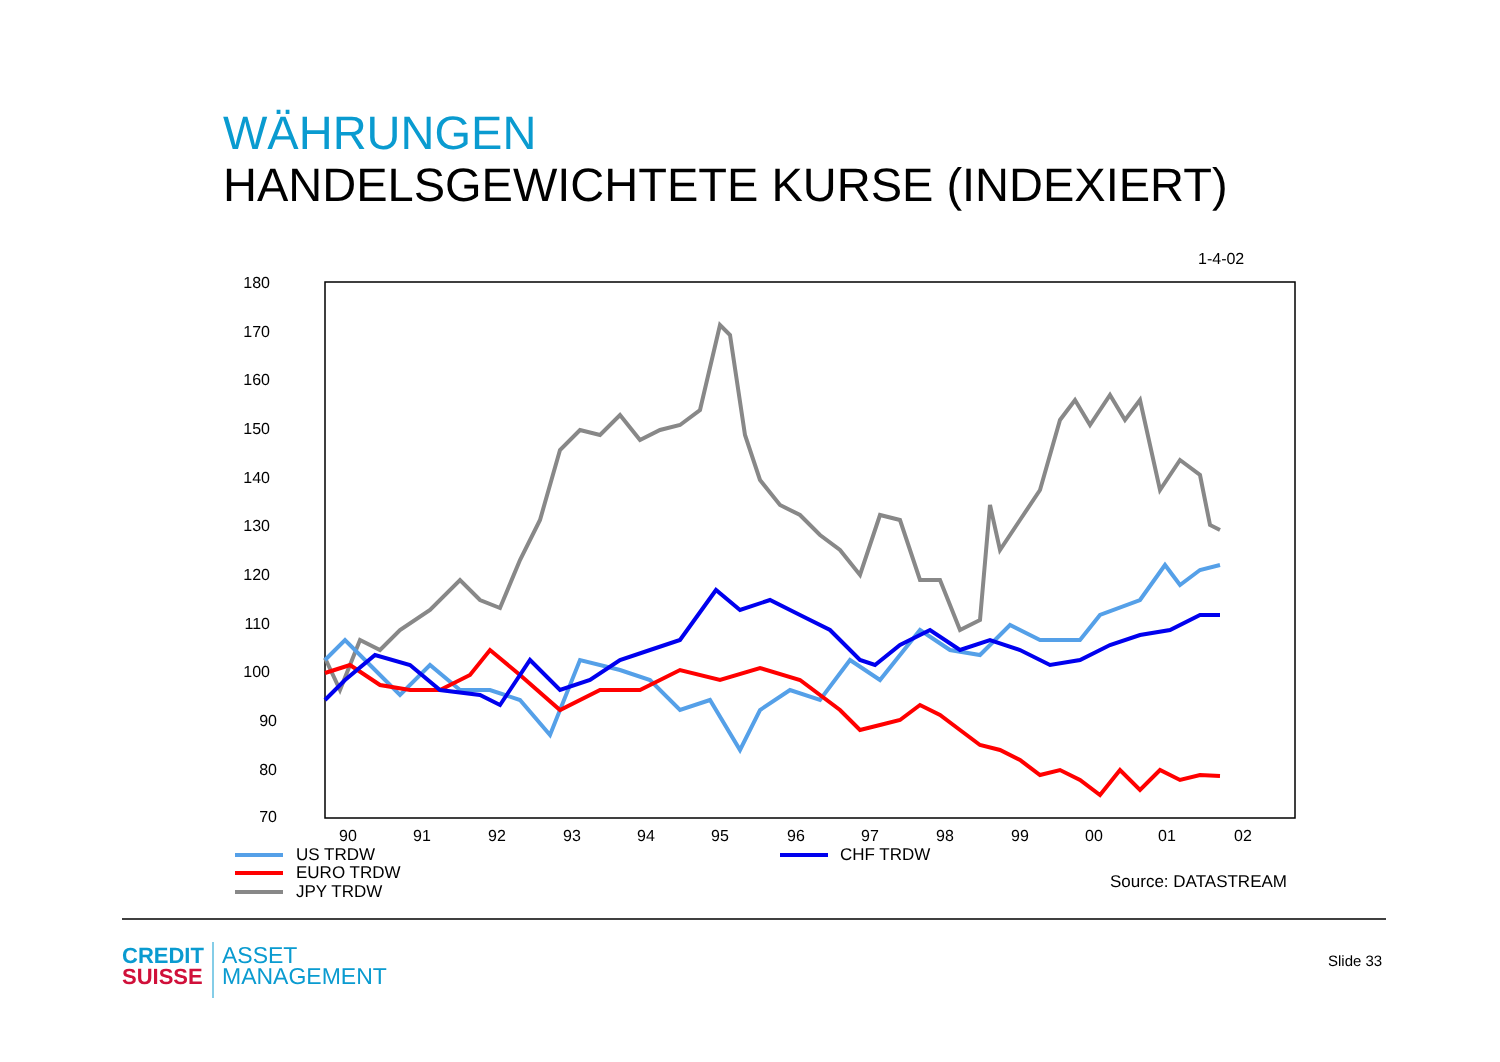WÄHRUNGEN
HANDELSGEWICHTETE KURSE (INDEXIERT)
1-4-02
180
170
160
150
140
130
120
110
100
90
80
70
90
91
92
93
94
95
96
97
98
99
00
01
02
US TRDW
EURO TRDW
JPY TRDW
CHF TRDW
Source: DATASTREAM
CREDIT
SUISSE
ASSET
MANAGEMENT
Slide 33